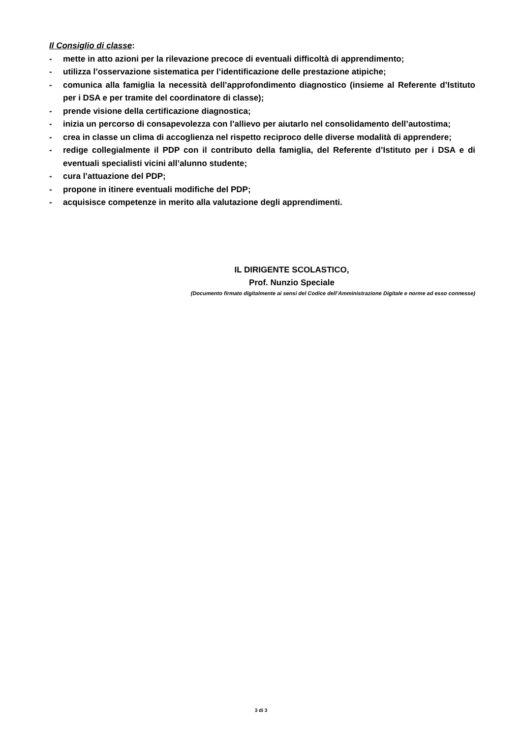Il Consiglio di classe:
- mette in atto azioni per la rilevazione precoce di eventuali difficoltà di apprendimento;
- utilizza l’osservazione sistematica per l’identificazione delle prestazione atipiche;
- comunica alla famiglia la necessità dell’approfondimento diagnostico (insieme al Referente d’Istituto per i DSA e per tramite del coordinatore di classe);
- prende visione della certificazione diagnostica;
- inizia un percorso di consapevolezza con l’allievo per aiutarlo nel consolidamento dell’autostima;
- crea in classe un clima di accoglienza nel rispetto reciproco delle diverse modalità di apprendere;
- redige collegialmente il PDP con il contributo della famiglia, del Referente d’Istituto per i DSA e di eventuali specialisti vicini all’alunno studente;
- cura l’attuazione del PDP;
- propone in itinere eventuali modifiche del PDP;
- acquisisce competenze in merito alla valutazione degli apprendimenti.
IL DIRIGENTE SCOLASTICO,
Prof. Nunzio Speciale
(Documento firmato digitalmente ai sensi del Codice dell’Amministrazione Digitale e norme ad esso connesse)
3 di 3